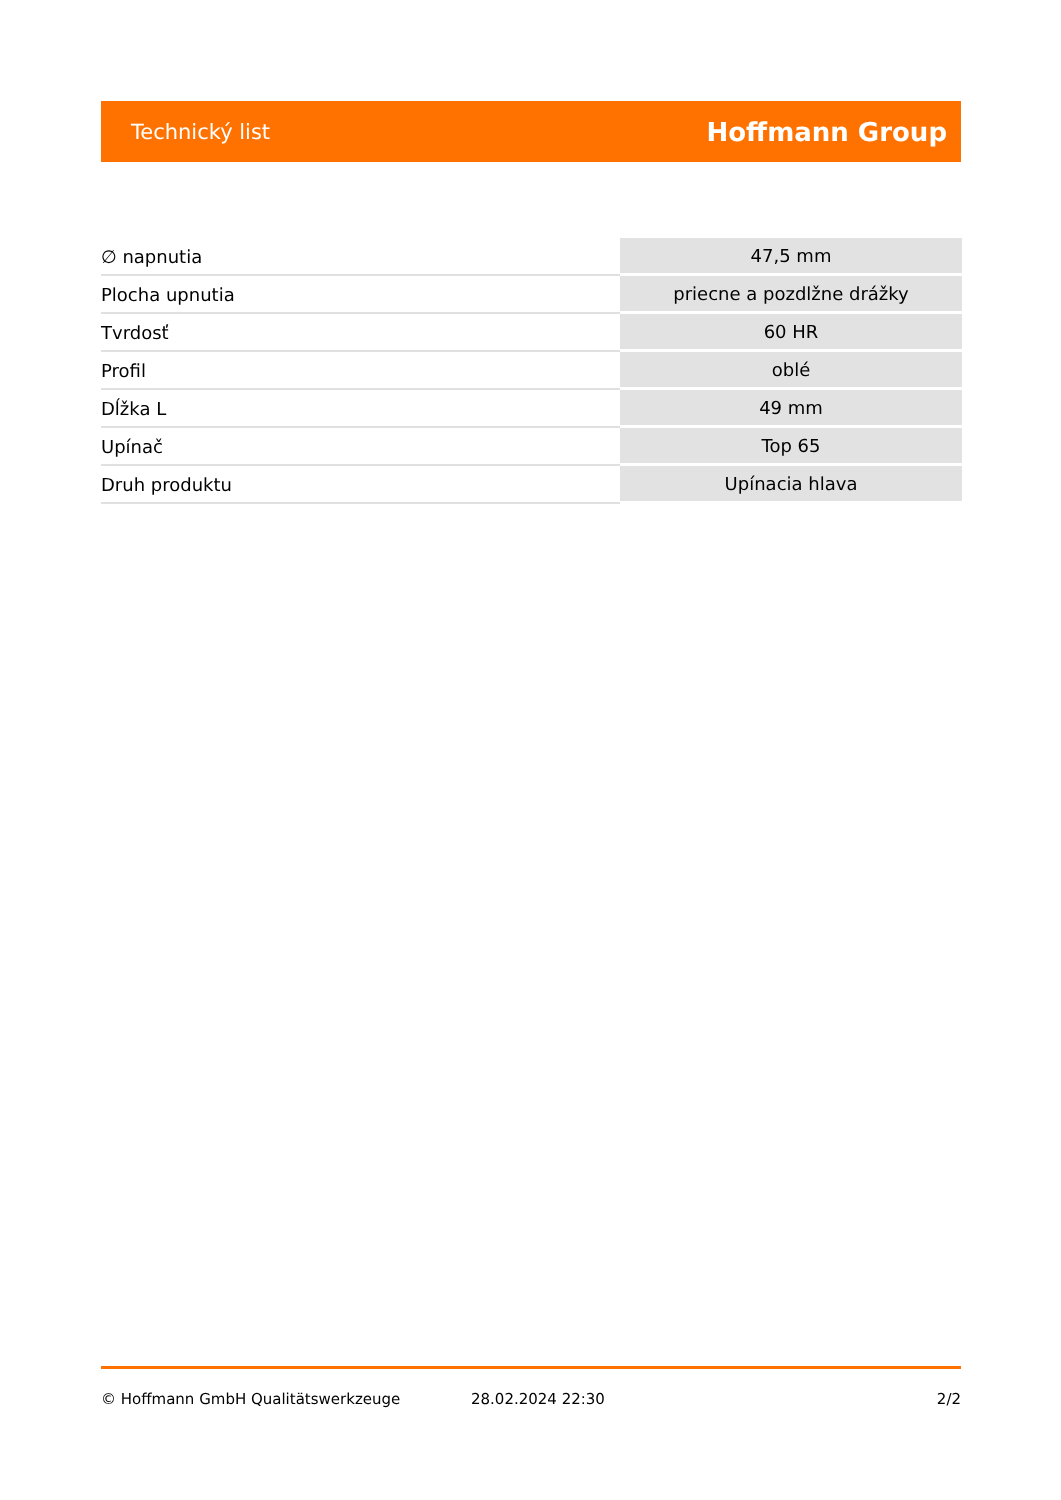Technický list Hoffmann Group
| ∅ napnutia | 47,5 mm |
| Plocha upnutia | priecne a pozdlžne drážky |
| Tvrdosť | 60 HR |
| Profil | oblé |
| Dĺžka L | 49 mm |
| Upínač | Top 65 |
| Druh produktu | Upínacia hlava |
© Hoffmann GmbH Qualitätswerkzeuge 28.02.2024 22:30 2/2